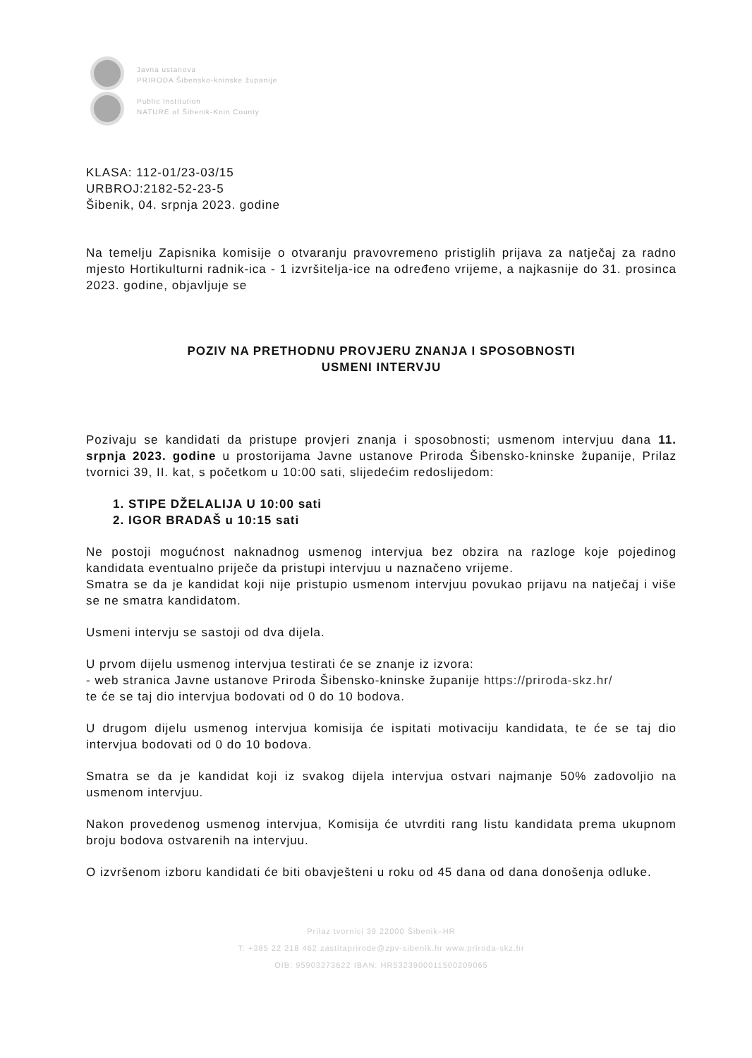Javna ustanova
PRIRODA Šibensko-kninske županije
Public Institution
NATURE of Šibenik-Knin County
KLASA: 112-01/23-03/15
URBROJ:2182-52-23-5
Šibenik, 04. srpnja 2023. godine
Na temelju Zapisnika komisije o otvaranju pravovremeno pristiglih prijava za natječaj za radno mjesto Hortikulturni radnik-ica - 1 izvršitelja-ice na određeno vrijeme, a najkasnije do 31. prosinca 2023. godine, objavljuje se
POZIV NA PRETHODNU PROVJERU ZNANJA I SPOSOBNOSTI
USMENI INTERVJU
Pozivaju se kandidati da pristupe provjeri znanja i sposobnosti; usmenom intervjuu dana 11. srpnja 2023. godine u prostorijama Javne ustanove Priroda Šibensko-kninske županije, Prilaz tvornici 39, II. kat, s početkom u 10:00 sati, slijedećim redoslijedom:
1. STIPE DŽELALIJA U 10:00 sati
2. IGOR BRADAŠ u 10:15 sati
Ne postoji mogućnost naknadnog usmenog intervjua bez obzira na razloge koje pojedinog kandidata eventualno priječe da pristupi intervjuu u naznačeno vrijeme.
Smatra se da je kandidat koji nije pristupio usmenom intervjuu povukao prijavu na natječaj i više se ne smatra kandidatom.
Usmeni intervju se sastoji od dva dijela.
U prvom dijelu usmenog intervjua testirati će se znanje iz izvora:
- web stranica Javne ustanove Priroda Šibensko-kninske županije https://priroda-skz.hr/
te će se taj dio intervjua bodovati od 0 do 10 bodova.
U drugom dijelu usmenog intervjua komisija će ispitati motivaciju kandidata, te će se taj dio intervjua bodovati od 0 do 10 bodova.
Smatra se da je kandidat koji iz svakog dijela intervjua ostvari najmanje 50% zadovoljio na usmenom intervjuu.
Nakon provedenog usmenog intervjua, Komisija će utvrditi rang listu kandidata prema ukupnom broju bodova ostvarenih na intervjuu.
O izvršenom izboru kandidati će biti obavješteni u roku od 45 dana od dana donošenja odluke.
Prilaz tvornici 39 22000 Šibenik–HR
T: +385 22 218 462 zastitaprirode@zpv-sibenik.hr www.priroda-skz.hr
OIB: 95903273622 IBAN: HR5323900011500209065